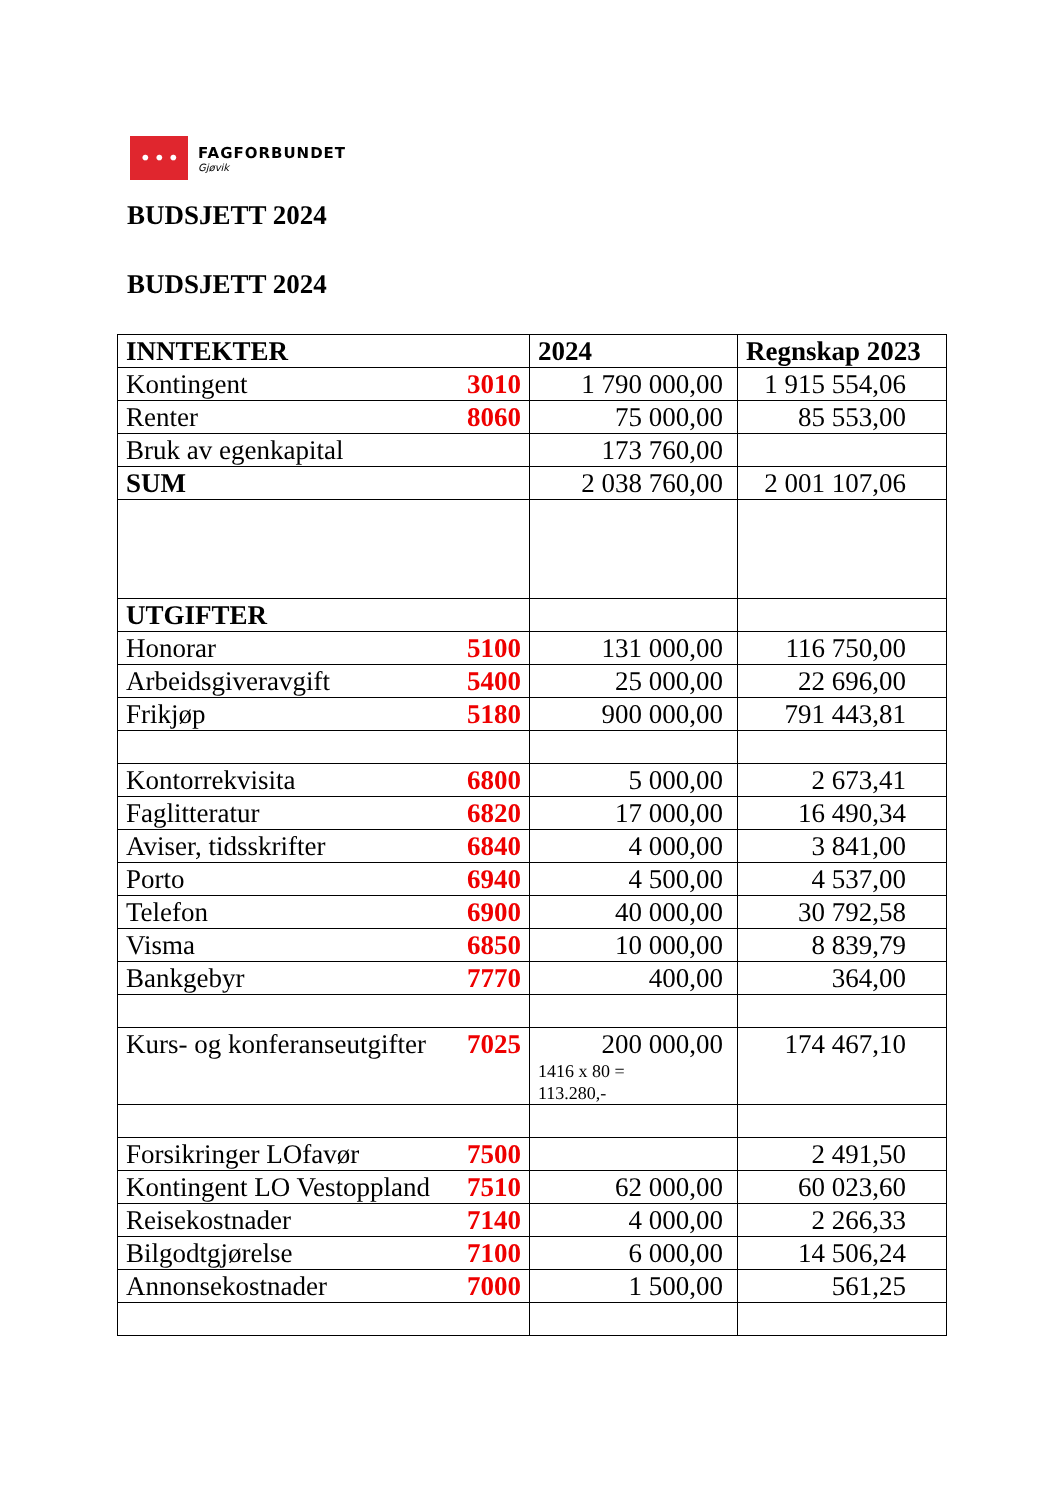ꔷ ꔷ ꔷ
FAGFORBUNDET
Gjøvik
BUDSJETT 2024
BUDSJETT 2024
| INNTEKTER | 2024 | Regnskap 2023 |
| --- | --- | --- |
| Kontingent 3010 | 1 790 000,00 | 1 915 554,06 |
| Renter 8060 | 75 000,00 | 85 553,00 |
| Bruk av egenkapital | 173 760,00 | |
| SUM | 2 038 760,00 | 2 001 107,06 |
| UTGIFTER | | |
| Honorar 5100 | 131 000,00 | 116 750,00 |
| Arbeidsgiveravgift 5400 | 25 000,00 | 22 696,00 |
| Frikjøp 5180 | 900 000,00 | 791 443,81 |
| Kontorrekvisita 6800 | 5 000,00 | 2 673,41 |
| Faglitteratur 6820 | 17 000,00 | 16 490,34 |
| Aviser, tidsskrifter 6840 | 4 000,00 | 3 841,00 |
| Porto 6940 | 4 500,00 | 4 537,00 |
| Telefon 6900 | 40 000,00 | 30 792,58 |
| Visma 6850 | 10 000,00 | 8 839,79 |
| Bankgebyr 7770 | 400,00 | 364,00 |
| Kurs- og konferanseutgifter 7025 | 200 000,00 1416 x 80 = 113.280,- | 174 467,10 |
| Forsikringer LOfavør 7500 | | 2 491,50 |
| Kontingent LO Vestoppland 7510 | 62 000,00 | 60 023,60 |
| Reisekostnader 7140 | 4 000,00 | 2 266,33 |
| Bilgodtgjørelse 7100 | 6 000,00 | 14 506,24 |
| Annonsekostnader 7000 | 1 500,00 | 561,25 |